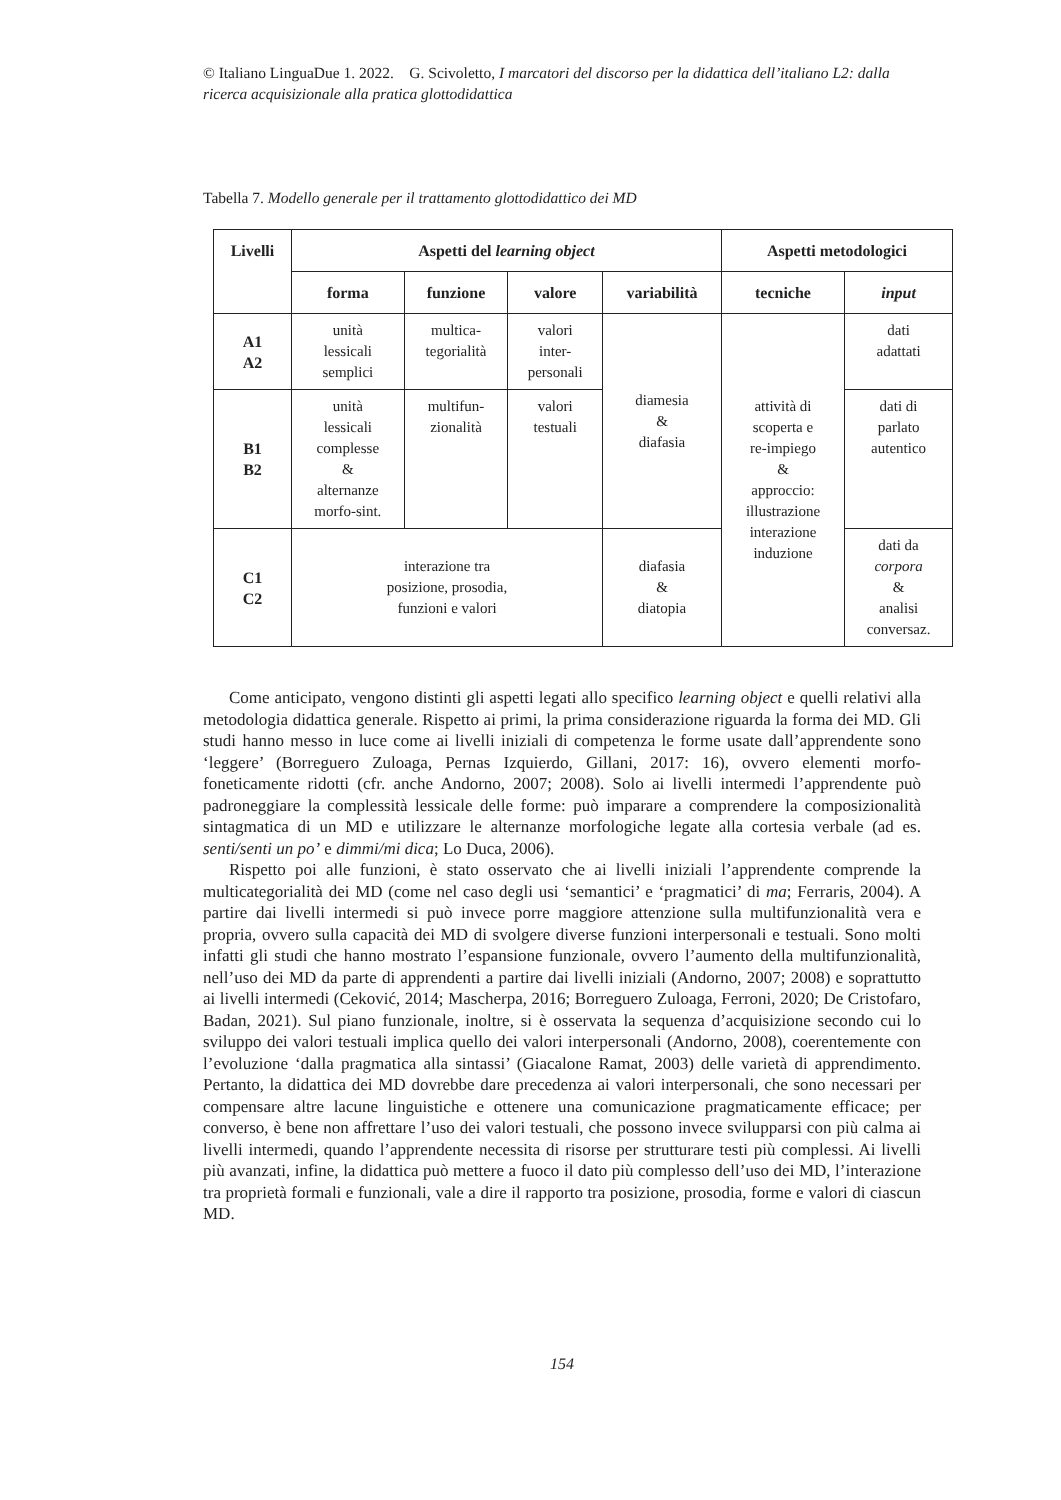© Italiano LinguaDue 1. 2022. G. Scivoletto, I marcatori del discorso per la didattica dell’italiano L2: dalla ricerca acquisizionale alla pratica glottodidattica
Tabella 7. Modello generale per il trattamento glottodidattico dei MD
| Livelli | Aspetti del learning object | | | | Aspetti metodologici | |
| --- | --- | --- | --- | --- | --- | --- |
| | forma | funzione | valore | variabilità | tecniche | input |
| A1 A2 | unità lessicali semplici | multica- tegorialità | valori inter- personali | diamesia & diafasia | attività di scoperta e re-impiego & approccio: illustrazione interazione induzione | dati adattati |
| B1 B2 | unità lessicali complesse & alternanze morfo-sint. | multifun- zionalità | valori testuali | | | dati di parlato autentico |
| C1 C2 | interazione tra posizione, prosodia, funzioni e valori | | | diafasia & diatopia | | dati da corpora & analisi conversaz. |
Come anticipato, vengono distinti gli aspetti legati allo specifico learning object e quelli relativi alla metodologia didattica generale. Rispetto ai primi, la prima considerazione riguarda la forma dei MD. Gli studi hanno messo in luce come ai livelli iniziali di competenza le forme usate dall’apprendente sono ‘leggere’ (Borreguero Zuloaga, Pernas Izquierdo, Gillani, 2017: 16), ovvero elementi morfo-foneticamente ridotti (cfr. anche Andorno, 2007; 2008). Solo ai livelli intermedi l’apprendente può padroneggiare la complessità lessicale delle forme: può imparare a comprendere la composizionalità sintagmatica di un MD e utilizzare le alternanze morfologiche legate alla cortesia verbale (ad es. senti/senti un po’ e dimmi/mi dica; Lo Duca, 2006).
Rispetto poi alle funzioni, è stato osservato che ai livelli iniziali l’apprendente comprende la multicategorialità dei MD (come nel caso degli usi ‘semantici’ e ‘pragmatici’ di ma; Ferraris, 2004). A partire dai livelli intermedi si può invece porre maggiore attenzione sulla multifunzionalità vera e propria, ovvero sulla capacità dei MD di svolgere diverse funzioni interpersonali e testuali. Sono molti infatti gli studi che hanno mostrato l’espansione funzionale, ovvero l’aumento della multifunzionalità, nell’uso dei MD da parte di apprendenti a partire dai livelli iniziali (Andorno, 2007; 2008) e soprattutto ai livelli intermedi (Ceković, 2014; Mascherpa, 2016; Borreguero Zuloaga, Ferroni, 2020; De Cristofaro, Badan, 2021). Sul piano funzionale, inoltre, si è osservata la sequenza d’acquisizione secondo cui lo sviluppo dei valori testuali implica quello dei valori interpersonali (Andorno, 2008), coerentemente con l’evoluzione ‘dalla pragmatica alla sintassi’ (Giacalone Ramat, 2003) delle varietà di apprendimento. Pertanto, la didattica dei MD dovrebbe dare precedenza ai valori interpersonali, che sono necessari per compensare altre lacune linguistiche e ottenere una comunicazione pragmaticamente efficace; per converso, è bene non affrettare l’uso dei valori testuali, che possono invece svilupparsi con più calma ai livelli intermedi, quando l’apprendente necessita di risorse per strutturare testi più complessi. Ai livelli più avanzati, infine, la didattica può mettere a fuoco il dato più complesso dell’uso dei MD, l’interazione tra proprietà formali e funzionali, vale a dire il rapporto tra posizione, prosodia, forme e valori di ciascun MD.
154